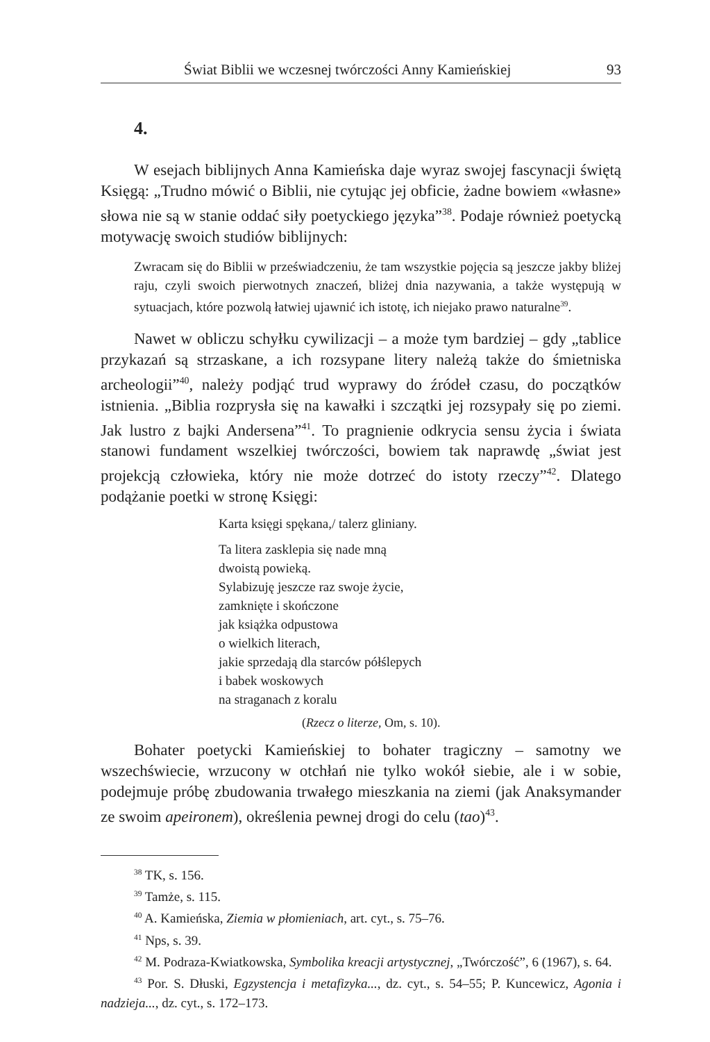Świat Biblii we wczesnej twórczości Anny Kamieńskiej 93
4.
W esejach biblijnych Anna Kamieńska daje wyraz swojej fascynacji świętą Księgą: „Trudno mówić o Biblii, nie cytując jej obficie, żadne bowiem «własne» słowa nie są w stanie oddać siły poetyckiego języka”<sup>38</sup>. Podaje również poetycką motywację swoich studiów biblijnych:
Zwracam się do Biblii w przeświadczeniu, że tam wszystkie pojęcia są jeszcze jakby bliżej raju, czyli swoich pierwotnych znaczeń, bliżej dnia nazywania, a także występują w sytuacjach, które pozwolą łatwiej ujawnić ich istotę, ich niejako prawo naturalne<sup>39</sup>.
Nawet w obliczu schyłku cywilizacji – a może tym bardziej – gdy „tablice przykazań są strzaskane, a ich rozsypane litery należą także do śmietniska archeologii”<sup>40</sup>, należy podjąć trud wyprawy do źródeł czasu, do początków istnienia. „Biblia rozprysła się na kawałki i szczątki jej rozsypały się po ziemi. Jak lustro z bajki Andersena”<sup>41</sup>. To pragnienie odkrycia sensu życia i świata stanowi fundament wszelkiej twórczości, bowiem tak naprawdę „świat jest projekcją człowieka, który nie może dotrzeć do istoty rzeczy”<sup>42</sup>. Dlatego podążanie poetki w stronę Księgi:
Karta księgi spękana,/ talerz gliniany.
Ta litera zasklepia się nade mną
dwoistą powieką.
Sylabizuję jeszcze raz swoje życie,
zamknięte i skończone
jak książka odpustowa
o wielkich literach,
jakie sprzedają dla starców półślepych
i babek woskowych
na straganach z koralu
(Rzecz o literze, Om, s. 10).
Bohater poetycki Kamieńskiej to bohater tragiczny – samotny we wszechświecie, wrzucony w otchłań nie tylko wokół siebie, ale i w sobie, podejmuje próbę zbudowania trwałego mieszkania na ziemi (jak Anaksymander ze swoim apeironem), określenia pewnej drogi do celu (tao)<sup>43</sup>.
<sup>38</sup> TK, s. 156.
<sup>39</sup> Tamże, s. 115.
<sup>40</sup> A. Kamieńska, Ziemia w płomieniach, art. cyt., s. 75–76.
<sup>41</sup> Nps, s. 39.
<sup>42</sup> M. Podraza-Kwiatkowska, Symbolika kreacji artystycznej, „Twórczość”, 6 (1967), s. 64.
<sup>43</sup> Por. S. Dłuski, Egzystencja i metafizyka..., dz. cyt., s. 54–55; P. Kuncewicz, Agonia i nadzieja..., dz. cyt., s. 172–173.